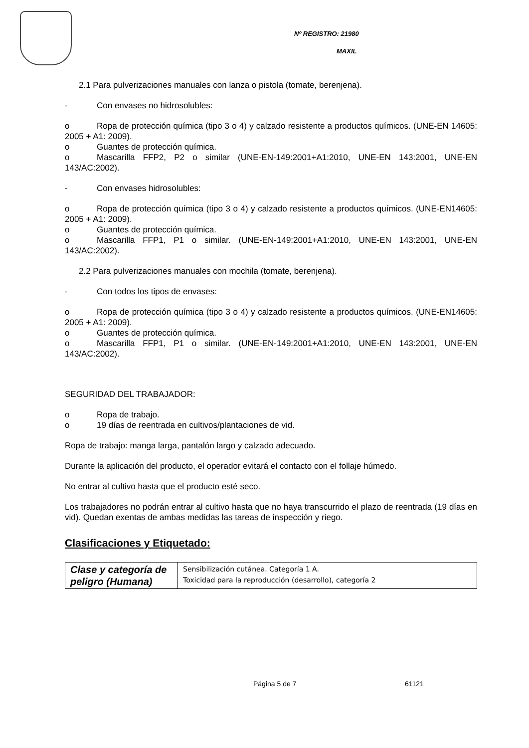Nº REGISTRO: 21980
MAXIL
2.1 Para pulverizaciones manuales con lanza o pistola (tomate, berenjena).
- Con envases no hidrosolubles:
o Ropa de protección química (tipo 3 o 4) y calzado resistente a productos químicos. (UNE-EN 14605: 2005 + A1: 2009).
o Guantes de protección química.
o Mascarilla FFP2, P2 o similar (UNE-EN-149:2001+A1:2010, UNE-EN 143:2001, UNE-EN 143/AC:2002).
- Con envases hidrosolubles:
o Ropa de protección química (tipo 3 o 4) y calzado resistente a productos químicos. (UNE-EN14605: 2005 + A1: 2009).
o Guantes de protección química.
o Mascarilla FFP1, P1 o similar. (UNE-EN-149:2001+A1:2010, UNE-EN 143:2001, UNE-EN 143/AC:2002).
2.2 Para pulverizaciones manuales con mochila (tomate, berenjena).
- Con todos los tipos de envases:
o Ropa de protección química (tipo 3 o 4) y calzado resistente a productos químicos. (UNE-EN14605: 2005 + A1: 2009).
o Guantes de protección química.
o Mascarilla FFP1, P1 o similar. (UNE-EN-149:2001+A1:2010, UNE-EN 143:2001, UNE-EN 143/AC:2002).
SEGURIDAD DEL TRABAJADOR:
o Ropa de trabajo.
o 19 días de reentrada en cultivos/plantaciones de vid.
Ropa de trabajo: manga larga, pantalón largo y calzado adecuado.
Durante la aplicación del producto, el operador evitará el contacto con el follaje húmedo.
No entrar al cultivo hasta que el producto esté seco.
Los trabajadores no podrán entrar al cultivo hasta que no haya transcurrido el plazo de reentrada (19 días en vid). Quedan exentas de ambas medidas las tareas de inspección y riego.
Clasificaciones y Etiquetado:
| Clase y categoría de peligro (Humana) | Sensibilización cutánea. Categoría 1 A. Toxicidad para la reproducción (desarrollo), categoría 2 |
Página 5 de 7 61121